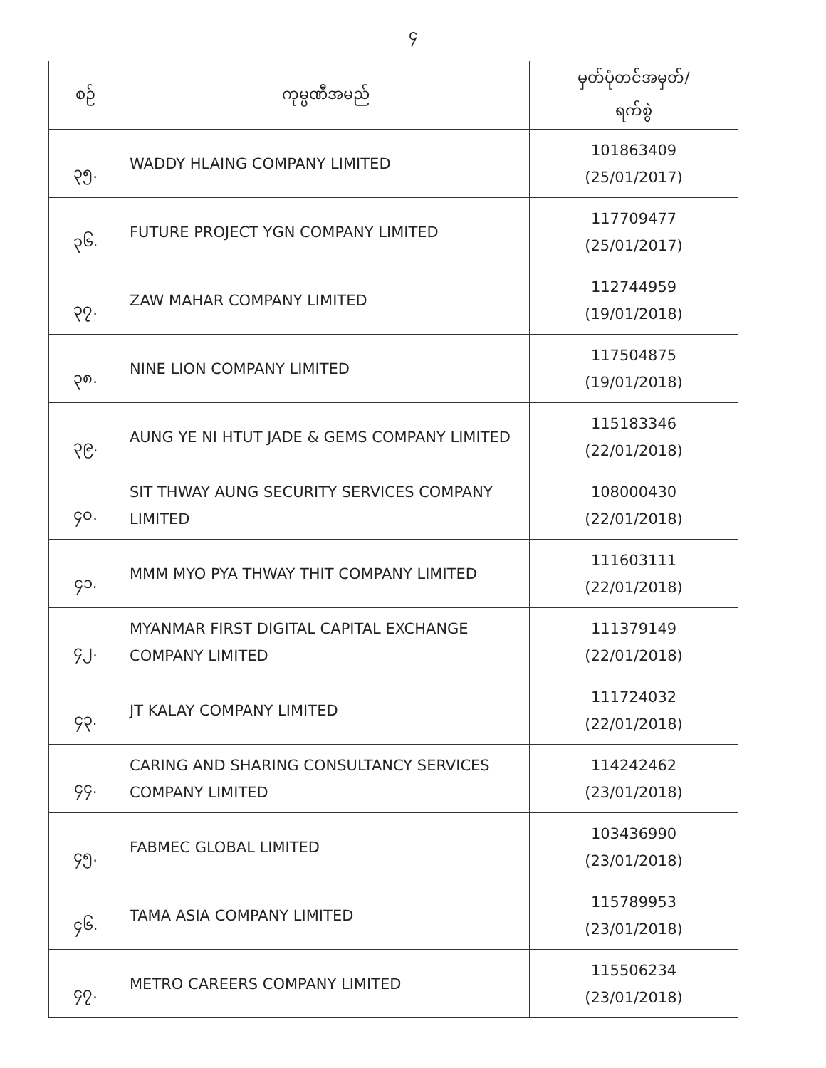၄
| စဉ် | ကုမ္ပဏီအမည် | မှတ်ပုံတင်အမှတ်/ ရက်စွဲ |
| --- | --- | --- |
| ၃၅. | WADDY HLAING COMPANY LIMITED | 101863409 (25/01/2017) |
| ၃၆. | FUTURE PROJECT YGN COMPANY LIMITED | 117709477 (25/01/2017) |
| ၃၇. | ZAW MAHAR COMPANY LIMITED | 112744959 (19/01/2018) |
| ၃၈. | NINE LION COMPANY LIMITED | 117504875 (19/01/2018) |
| ၃၉. | AUNG YE NI HTUT JADE & GEMS COMPANY LIMITED | 115183346 (22/01/2018) |
| ၄၀. | SIT THWAY AUNG SECURITY SERVICES COMPANY LIMITED | 108000430 (22/01/2018) |
| ၄၁. | MMM MYO PYA THWAY THIT COMPANY LIMITED | 111603111 (22/01/2018) |
| ၄၂. | MYANMAR FIRST DIGITAL CAPITAL EXCHANGE COMPANY LIMITED | 111379149 (22/01/2018) |
| ၄၃. | JT KALAY COMPANY LIMITED | 111724032 (22/01/2018) |
| ၄၄. | CARING AND SHARING CONSULTANCY SERVICES COMPANY LIMITED | 114242462 (23/01/2018) |
| ၄၅. | FABMEC GLOBAL LIMITED | 103436990 (23/01/2018) |
| ၄၆. | TAMA ASIA COMPANY LIMITED | 115789953 (23/01/2018) |
| ၄၇. | METRO CAREERS COMPANY LIMITED | 115506234 (23/01/2018) |